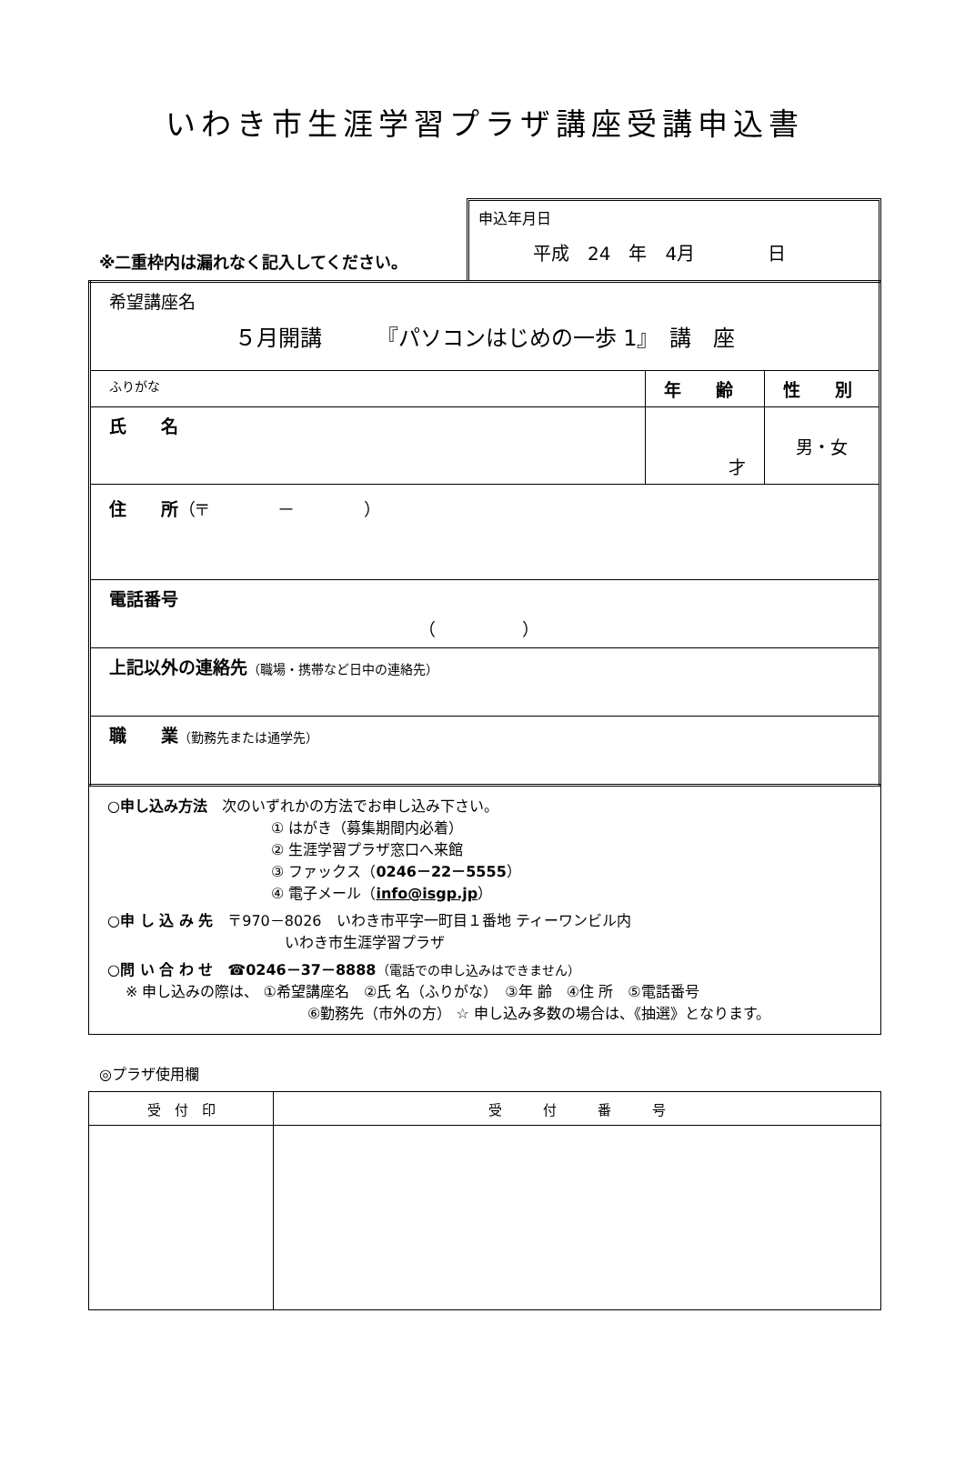いわき市生涯学習プラザ講座受講申込書
※二重枠内は漏れなく記入してください。
申込年月日
平成　24　年　4月　　　　日
| 希望講座名 ５月開講 『パソコンはじめの一歩 1』 講 座 | | |
| ふりがな | 年 齢 | 性 別 |
| 氏 名 | 才 | 男・女 |
| 住 所 （〒 － ） | | |
| 電話番号 （ ） | | |
| 上記以外の連絡先 （職場・携帯など日中の連絡先） | | |
| 職 業 （勤務先または通学先） | | |
○申し込み方法　次のいずれかの方法でお申し込み下さい。
① はがき（募集期間内必着）
② 生涯学習プラザ窓口へ来館
③ ファックス（0246－22－5555）
④ 電子メール（info@isgp.jp）
○申 し 込 み 先　〒970－8026　いわき市平字一町目１番地 ティーワンビル内
いわき市生涯学習プラザ
○問 い 合 わ せ　☎0246－37－8888（電話での申し込みはできません）
※ 申し込みの際は、 ①希望講座名　②氏 名（ふりがな）　③年 齢　④住 所　⑤電話番号
⑥勤務先（市外の方） ☆ 申し込み多数の場合は、《抽選》となります。
◎プラザ使用欄
| 受 付 印 | 受 付 番 号 |
| --- | --- |